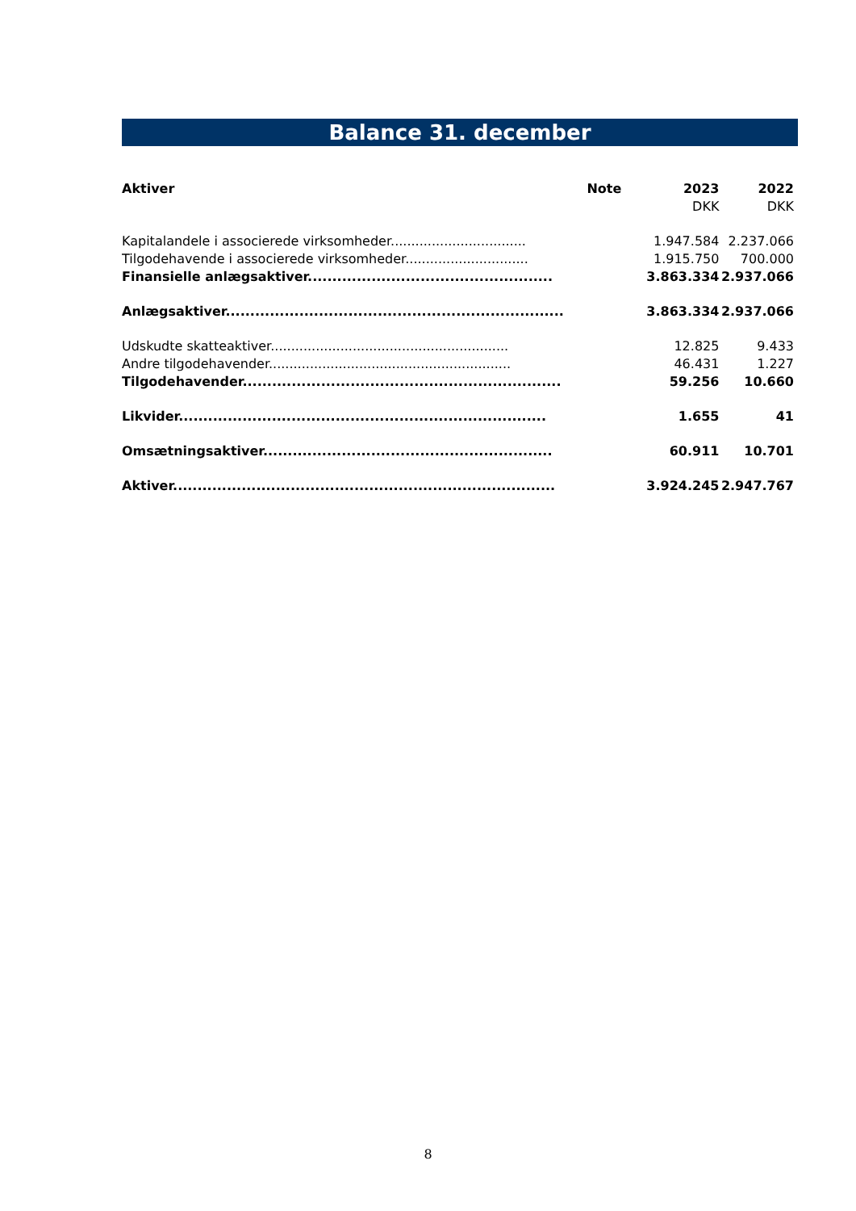Balance 31. december
| Aktiver | Note | 2023 | 2022 |
| --- | --- | --- | --- |
| | | DKK | DKK |
| Kapitalandele i associerede virksomheder................................. | | 1.947.584 | 2.237.066 |
| Tilgodehavende i associerede virksomheder.............................. | | 1.915.750 | 700.000 |
| Finansielle anlægsaktiver.................................................. | | 3.863.334 | 2.937.066 |
| Anlægsaktiver..................................................................... | | 3.863.334 | 2.937.066 |
| Udskudte skatteaktiver.......................................................... | | 12.825 | 9.433 |
| Andre tilgodehavender........................................................... | | 46.431 | 1.227 |
| Tilgodehavender................................................................. | | 59.256 | 10.660 |
| Likvider........................................................................... | | 1.655 | 41 |
| Omsætningsaktiver........................................................... | | 60.911 | 10.701 |
| Aktiver.............................................................................. | | 3.924.245 | 2.947.767 |
8